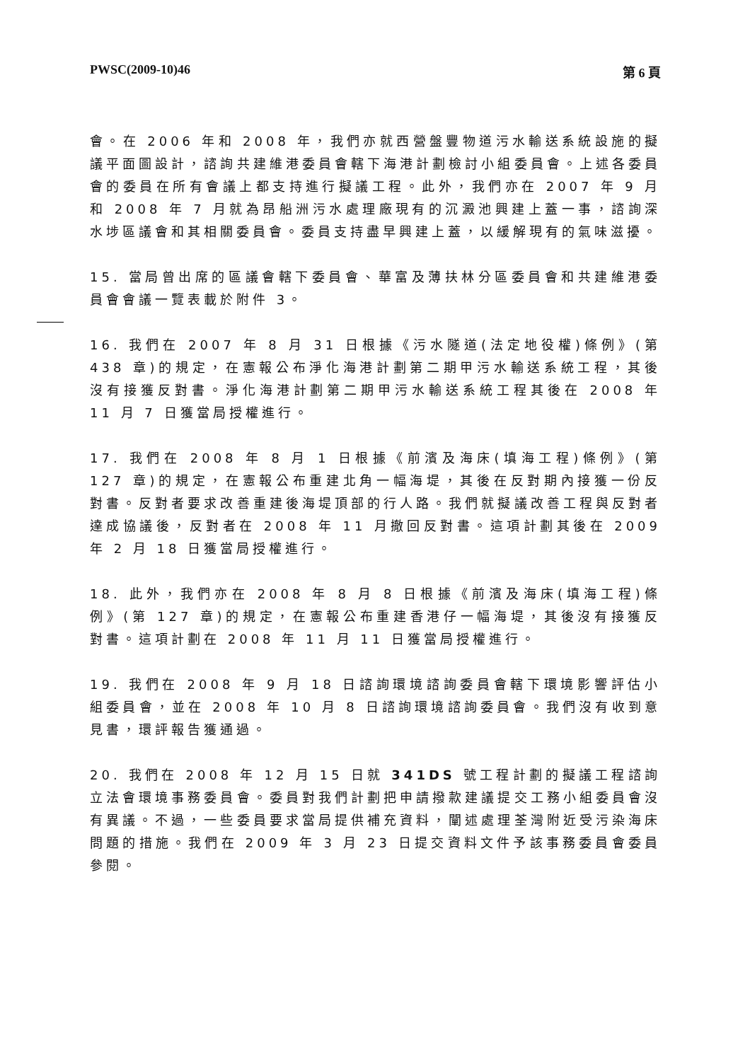PWSC(2009-10)46 第 6 頁
會。在 2006 年和 2008 年，我們亦就西營盤豐物道污水輸送系統設施的擬議平面圖設計，諮詢共建維港委員會轄下海港計劃檢討小組委員會。上述各委員會的委員在所有會議上都支持進行擬議工程。此外，我們亦在 2007 年 9 月和 2008 年 7 月就為昂船洲污水處理廠現有的沉澱池興建上蓋一事，諮詢深水埗區議會和其相關委員會。委員支持盡早興建上蓋，以緩解現有的氣味滋擾。
15. 當局曾出席的區議會轄下委員會、華富及薄扶林分區委員會和共建維港委員會會議一覽表載於附件 3。
16. 我們在 2007 年 8 月 31 日根據《污水隧道(法定地役權)條例》(第 438 章)的規定，在憲報公布淨化海港計劃第二期甲污水輸送系統工程，其後沒有接獲反對書。淨化海港計劃第二期甲污水輸送系統工程其後在 2008 年 11 月 7 日獲當局授權進行。
17. 我們在 2008 年 8 月 1 日根據《前濱及海床(填海工程)條例》(第 127 章)的規定，在憲報公布重建北角一幅海堤，其後在反對期內接獲一份反對書。反對者要求改善重建後海堤頂部的行人路。我們就擬議改善工程與反對者達成協議後，反對者在 2008 年 11 月撤回反對書。這項計劃其後在 2009 年 2 月 18 日獲當局授權進行。
18. 此外，我們亦在 2008 年 8 月 8 日根據《前濱及海床(填海工程)條例》(第 127 章)的規定，在憲報公布重建香港仔一幅海堤，其後沒有接獲反對書。這項計劃在 2008 年 11 月 11 日獲當局授權進行。
19. 我們在 2008 年 9 月 18 日諮詢環境諮詢委員會轄下環境影響評估小組委員會，並在 2008 年 10 月 8 日諮詢環境諮詢委員會。我們沒有收到意見書，環評報告獲通過。
20. 我們在 2008 年 12 月 15 日就 341DS 號工程計劃的擬議工程諮詢立法會環境事務委員會。委員對我們計劃把申請撥款建議提交工務小組委員會沒有異議。不過，一些委員要求當局提供補充資料，闡述處理荃灣附近受污染海床問題的措施。我們在 2009 年 3 月 23 日提交資料文件予該事務委員會委員參閱。